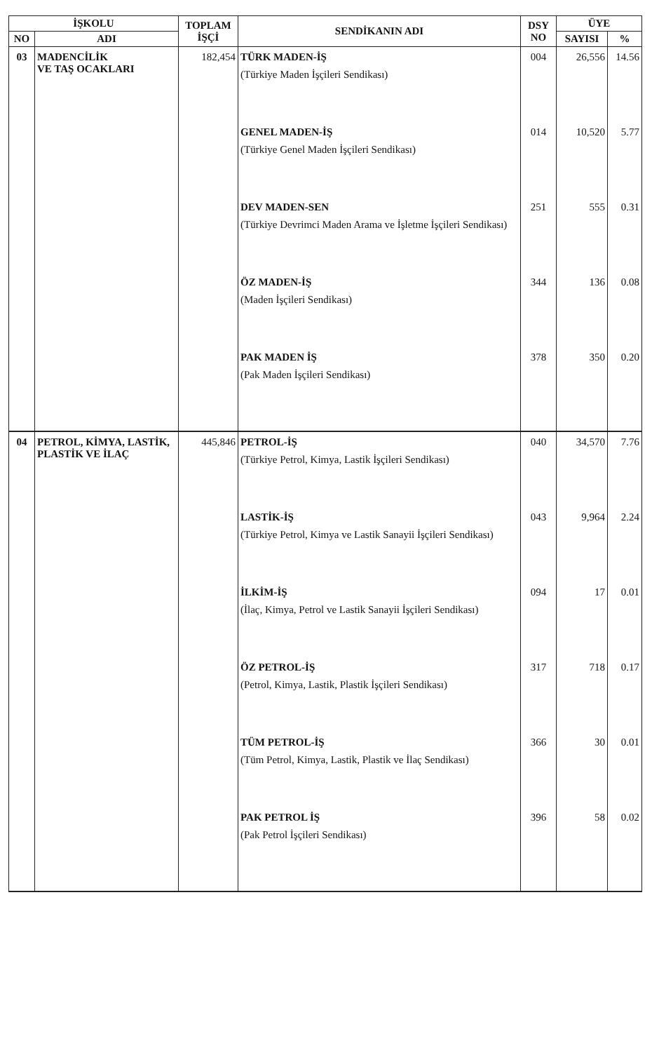| İŞKOLU | | TOPLAM İŞÇİ | SENDİKANIN ADI | DSY NO | ÜYE | |
| --- | --- | --- | --- | --- | --- | --- |
| NO | ADI | | | | SAYISI | % |
| 03 | MADENCİLİK VE TAŞ OCAKLARI | 182,454 | TÜRK MADEN-İŞ (Türkiye Maden İşçileri Sendikası) GENEL MADEN-İŞ (Türkiye Genel Maden İşçileri Sendikası) DEV MADEN-SEN (Türkiye Devrimci Maden Arama ve İşletme İşçileri Sendikası) ÖZ MADEN-İŞ (Maden İşçileri Sendikası) PAK MADEN İŞ (Pak Maden İşçileri Sendikası) | 004 014 251 344 378 | 26,556 10,520 555 136 350 | 14.56 5.77 0.31 0.08 0.20 |
| 04 | PETROL, KİMYA, LASTİK, PLASTİK VE İLAÇ | 445,846 | PETROL-İŞ (Türkiye Petrol, Kimya, Lastik İşçileri Sendikası) LASTİK-İŞ (Türkiye Petrol, Kimya ve Lastik Sanayii İşçileri Sendikası) İLKİM-İŞ (İlaç, Kimya, Petrol ve Lastik Sanayii İşçileri Sendikası) ÖZ PETROL-İŞ (Petrol, Kimya, Lastik, Plastik İşçileri Sendikası) TÜM PETROL-İŞ (Tüm Petrol, Kimya, Lastik, Plastik ve İlaç Sendikası) PAK PETROL İŞ (Pak Petrol İşçileri Sendikası) | 040 043 094 317 366 396 | 34,570 9,964 17 718 30 58 | 7.76 2.24 0.01 0.17 0.01 0.02 |